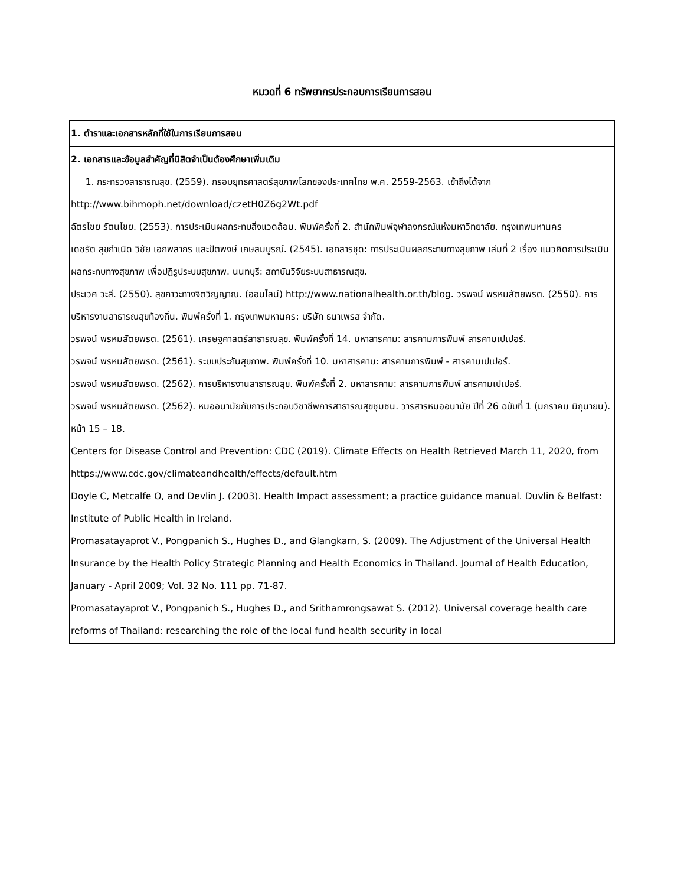หมวดที่ 6 ทรัพยากรประกอบการเรียนการสอน
| 1. ตำราและเอกสารหลักที่ใช้ในการเรียนการสอน |
| 2. เอกสารและข้อมูลสำคัญที่นิสิตจำเป็นต้องศึกษาเพิ่มเติม 1. กระทรวงสาธารณสุข. (2559). กรอบยุทธศาสตร์สุขภาพโลกของประเทศไทย พ.ศ. 2559-2563. เข้าถึงได้จาก http://www.bihmoph.net/download/czetH0Z6g2Wt.pdf ฉัตรไชย รัตนไชย. (2553). การประเมินผลกระทบสิ่งแวดล้อม. พิมพ์ครั้งที่ 2. สำนักพิมพ์จุฬาลงกรณ์แห่งมหาวิทยาลัย. กรุงเทพมหานคร เดชรัต สุขกำเนิด วิชัย เอกพลากร และปัตพงษ์ เกษสมบูรณ์. (2545). เอกสารชุด: การประเมินผลกระทบทางสุขภาพ เล่มที่ 2 เรื่อง แนวคิดการประเมินผลกระทบทางสุขภาพ เพื่อปฏิรูประบบสุขภาพ. นนทบุรี: สถาบันวิจัยระบบสาธารณสุข. ประเวศ วะสี. (2550). สุขภาวะทางจิตวิญญาณ. (ออนไลน์) http://www.nationalhealth.or.th/blog. วรพจน์ พรหมสัตยพรต. (2550). การบริหารงานสาธารณสุขท้องถิ่น. พิมพ์ครั้งที่ 1. กรุงเทพมหานคร: บริษัท ธนาเพรส จำกัด. วรพจน์ พรหมสัตยพรต. (2561). เศรษฐศาสตร์สาธารณสุข. พิมพ์ครั้งที่ 14. มหาสารคาม: สารคามการพิมพ์ สารคามเปเปอร์. วรพจน์ พรหมสัตยพรต. (2561). ระบบประกันสุขภาพ. พิมพ์ครั้งที่ 10. มหาสารคาม: สารคามการพิมพ์ - สารคามเปเปอร์. วรพจน์ พรหมสัตยพรต. (2562). การบริหารงานสาธารณสุข. พิมพ์ครั้งที่ 2. มหาสารคาม: สารคามการพิมพ์ สารคามเปเปอร์. วรพจน์ พรหมสัตยพรต. (2562). หมออนามัยกับการประกอบวิชาชีพการสาธารณสุขชุมชน. วารสารหมออนามัย ปีที่ 26 ฉบับที่ 1 (มกราคม มิถุนายน). หน้า 15 – 18. Centers for Disease Control and Prevention: CDC (2019). Climate Effects on Health Retrieved March 11, 2020, from https://www.cdc.gov/climateandhealth/effects/default.htm Doyle C, Metcalfe O, and Devlin J. (2003). Health Impact assessment; a practice guidance manual. Duvlin & Belfast: Institute of Public Health in Ireland. Promasatayaprot V., Pongpanich S., Hughes D., and Glangkarn, S. (2009). The Adjustment of the Universal Health Insurance by the Health Policy Strategic Planning and Health Economics in Thailand. Journal of Health Education, January - April 2009; Vol. 32 No. 111 pp. 71-87. Promasatayaprot V., Pongpanich S., Hughes D., and Srithamrongsawat S. (2012). Universal coverage health care reforms of Thailand: researching the role of the local fund health security in local |